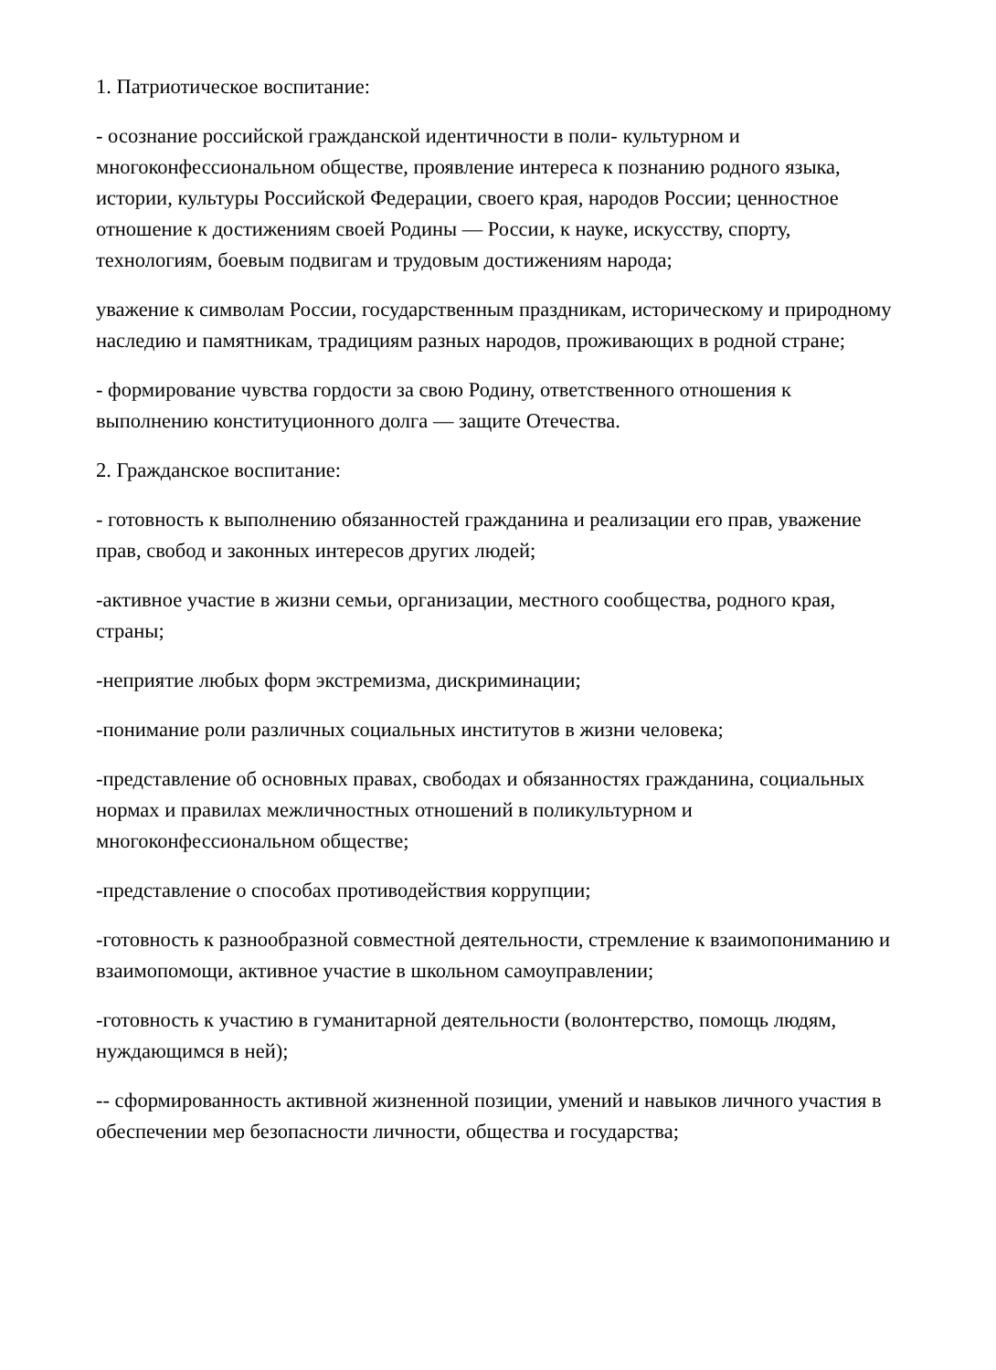1. Патриотическое воспитание:
- осознание российской гражданской идентичности в поли- культурном и многоконфессиональном обществе, проявление интереса к познанию родного языка, истории, культуры Российской Федерации, своего края, народов России; ценностное отношение к достижениям своей Родины — России, к науке, искусству, спорту, технологиям, боевым подвигам и трудовым достижениям народа;
уважение к символам России, государственным праздникам, историческому и природному наследию и памятникам, традициям разных народов, проживающих в родной стране;
- формирование чувства гордости за свою Родину, ответственного отношения к выполнению конституционного долга — защите Отечества.
2. Гражданское воспитание:
- готовность к выполнению обязанностей гражданина и реализации его прав, уважение прав, свобод и законных интересов других людей;
-активное участие в жизни семьи, организации, местного сообщества, родного края, страны;
-неприятие любых форм экстремизма, дискриминации;
-понимание роли различных социальных институтов в жизни человека;
-представление об основных правах, свободах и обязанностях гражданина, социальных нормах и правилах межличностных отношений в поликультурном и многоконфессиональном обществе;
-представление о способах противодействия коррупции;
-готовность к разнообразной совместной деятельности, стремление к взаимопониманию и взаимопомощи, активное участие в школьном самоуправлении;
-готовность к участию в гуманитарной деятельности (волонтерство, помощь людям, нуждающимся в ней);
-- сформированность активной жизненной позиции, умений и навыков личного участия в обеспечении мер безопасности личности, общества и государства;